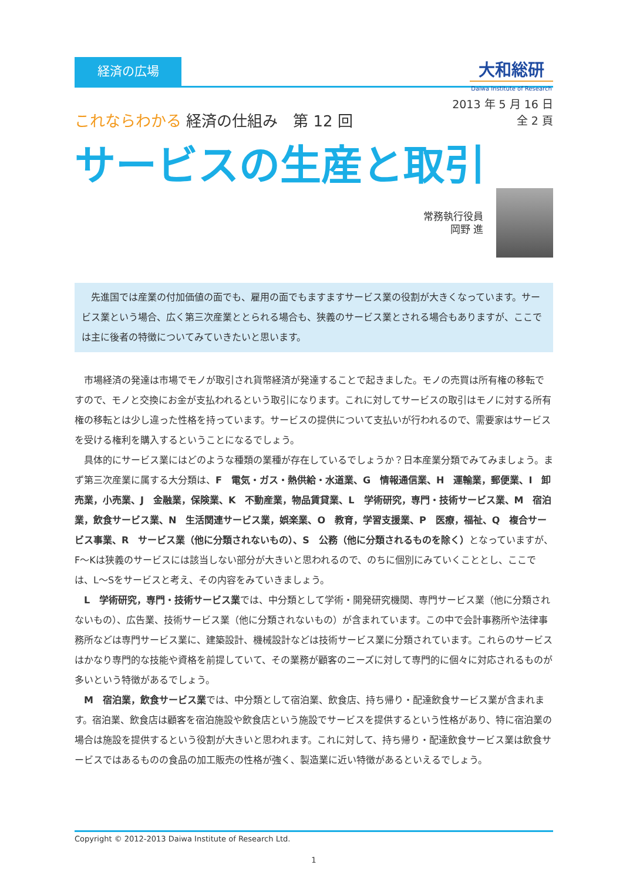経済の広場
大和総研
Daiwa Institute of Research
2013 年 5 月 16 日
全 2 頁
これならわかる 経済の仕組み　第 12 回
サービスの生産と取引
常務執行役員
岡野 進
　先進国では産業の付加価値の面でも、雇用の面でもますますサービス業の役割が大きくなっています。サービス業という場合、広く第三次産業ととられる場合も、狭義のサービス業とされる場合もありますが、ここでは主に後者の特徴についてみていきたいと思います。
市場経済の発達は市場でモノが取引され貨幣経済が発達することで起きました。モノの売買は所有権の移転ですので、モノと交換にお金が支払われるという取引になります。これに対してサービスの取引はモノに対する所有権の移転とは少し違った性格を持っています。サービスの提供について支払いが行われるので、需要家はサービスを受ける権利を購入するということになるでしょう。
具体的にサービス業にはどのような種類の業種が存在しているでしょうか？日本産業分類でみてみましょう。まず第三次産業に属する大分類は、F　電気・ガス・熱供給・水道業、G　情報通信業、H　運輸業，郵便業、I　卸売業，小売業、J　金融業，保険業、K　不動産業，物品賃貸業、L　学術研究，専門・技術サービス業、M　宿泊業，飲食サービス業、N　生活関連サービス業，娯楽業、O　教育，学習支援業、P　医療，福祉、Q　複合サービス事業、R　サービス業（他に分類されないもの）、S　公務（他に分類されるものを除く）となっていますが、F～Kは狭義のサービスには該当しない部分が大きいと思われるので、のちに個別にみていくこととし、ここでは、L～Sをサービスと考え、その内容をみていきましょう。
L　学術研究，専門・技術サービス業では、中分類として学術・開発研究機関、専門サービス業（他に分類されないもの）、広告業、技術サービス業（他に分類されないもの）が含まれています。この中で会計事務所や法律事務所などは専門サービス業に、建築設計、機械設計などは技術サービス業に分類されています。これらのサービスはかなり専門的な技能や資格を前提していて、その業務が顧客のニーズに対して専門的に個々に対応されるものが多いという特徴があるでしょう。
M　宿泊業，飲食サービス業では、中分類として宿泊業、飲食店、持ち帰り・配達飲食サービス業が含まれます。宿泊業、飲食店は顧客を宿泊施設や飲食店という施設でサービスを提供するという性格があり、特に宿泊業の場合は施設を提供するという役割が大きいと思われます。これに対して、持ち帰り・配達飲食サービス業は飲食サービスではあるものの食品の加工販売の性格が強く、製造業に近い特徴があるといえるでしょう。
Copyright © 2012-2013 Daiwa Institute of Research Ltd.
1